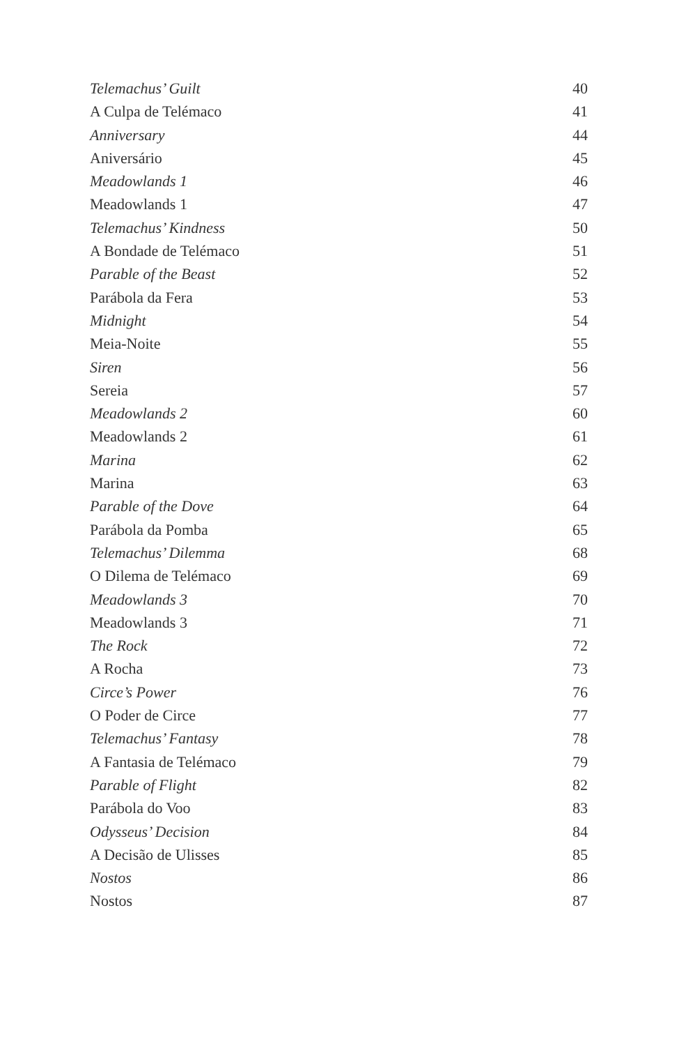Telemachus’ Guilt 40
A Culpa de Telémaco 41
Anniversary 44
Aniversário 45
Meadowlands 1 46
Meadowlands 1 47
Telemachus’ Kindness 50
A Bondade de Telémaco 51
Parable of the Beast 52
Parábola da Fera 53
Midnight 54
Meia-Noite 55
Siren 56
Sereia 57
Meadowlands 2 60
Meadowlands 2 61
Marina 62
Marina 63
Parable of the Dove 64
Parábola da Pomba 65
Telemachus’ Dilemma 68
O Dilema de Telémaco 69
Meadowlands 3 70
Meadowlands 3 71
The Rock 72
A Rocha 73
Circe’s Power 76
O Poder de Circe 77
Telemachus’ Fantasy 78
A Fantasia de Telémaco 79
Parable of Flight 82
Parábola do Voo 83
Odysseus’ Decision 84
A Decisão de Ulisses 85
Nostos 86
Nostos 87